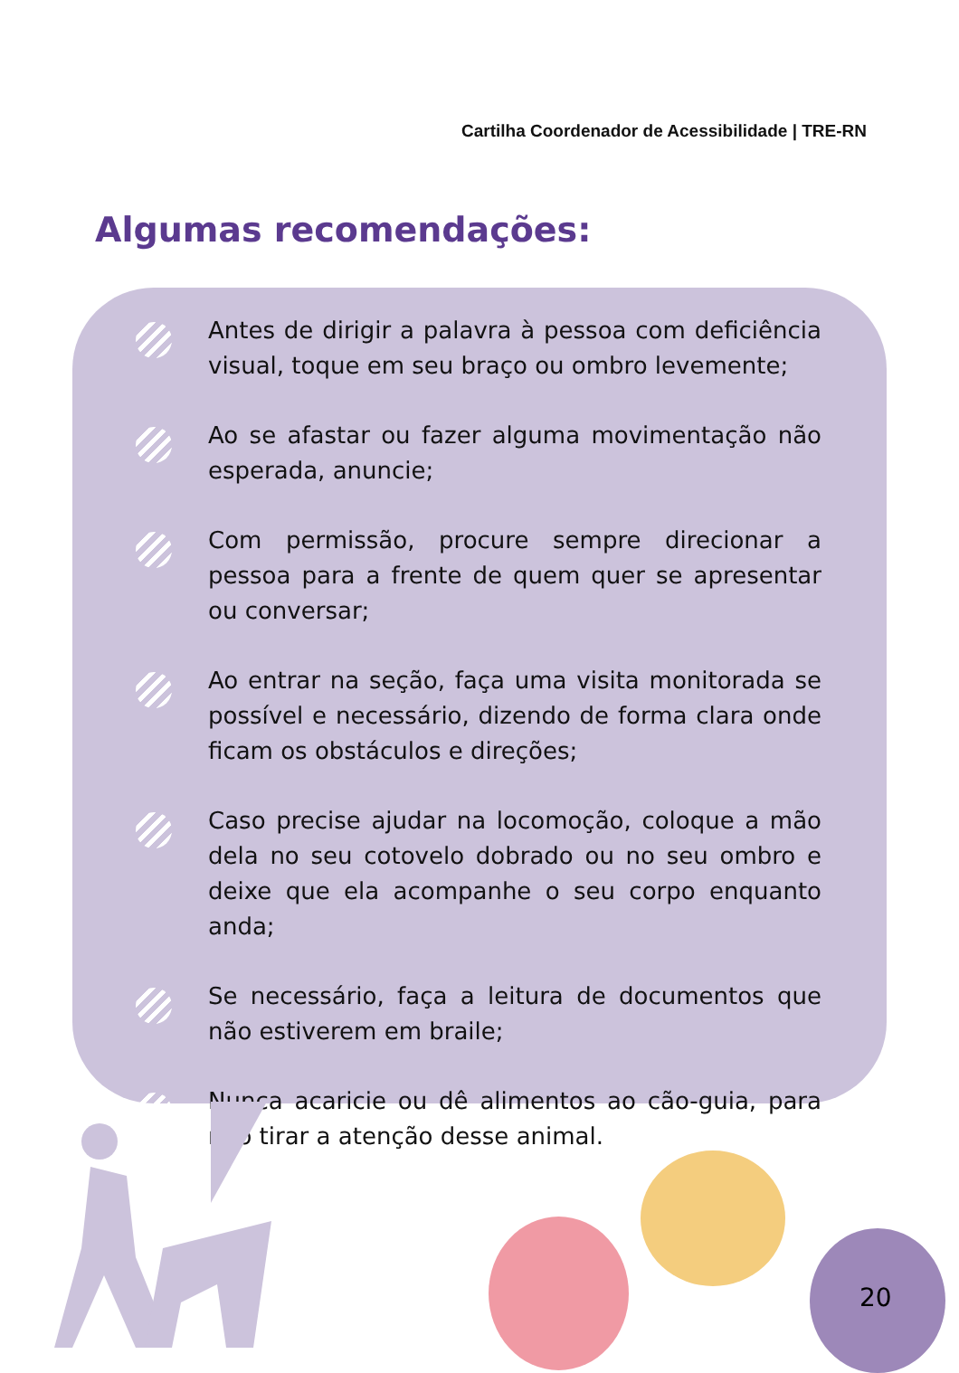Cartilha Coordenador de Acessibilidade | TRE-RN
Algumas recomendações:
Antes de dirigir a palavra à pessoa com deficiência visual, toque em seu braço ou ombro levemente;
Ao se afastar ou fazer alguma movimentação não esperada, anuncie;
Com permissão, procure sempre direcionar a pessoa para a frente de quem quer se apresentar ou conversar;
Ao entrar na seção, faça uma visita monitorada se possível e necessário, dizendo de forma clara onde ficam os obstáculos e direções;
Caso precise ajudar na locomoção, coloque a mão dela no seu cotovelo dobrado ou no seu ombro e deixe que ela acompanhe o seu corpo enquanto anda;
Se necessário, faça a leitura de documentos que não estiverem em braile;
Nunca acaricie ou dê alimentos ao cão-guia, para não tirar a atenção desse animal.
20